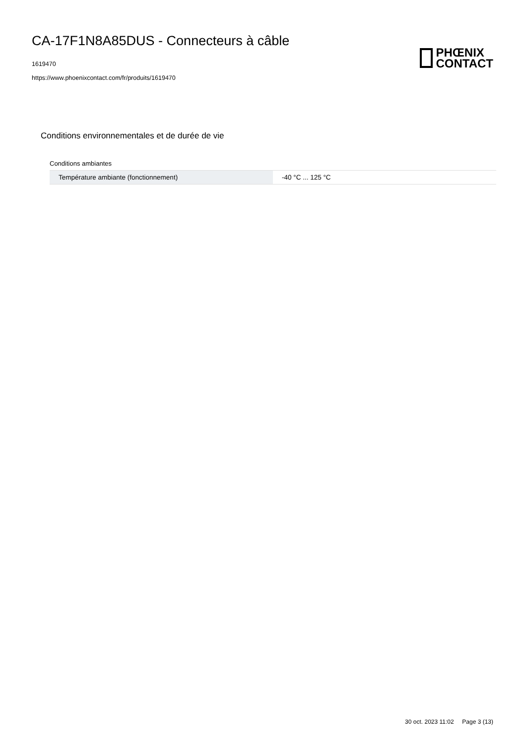CA-17F1N8A85DUS - Connecteurs à câble
1619470
https://www.phoenixcontact.com/fr/produits/1619470
PHŒNIX
CONTACT
Conditions environnementales et de durée de vie
Conditions ambiantes
| Température ambiante (fonctionnement) | -40 °C ... 125 °C |
30 oct. 2023 11:02 Page 3 (13)